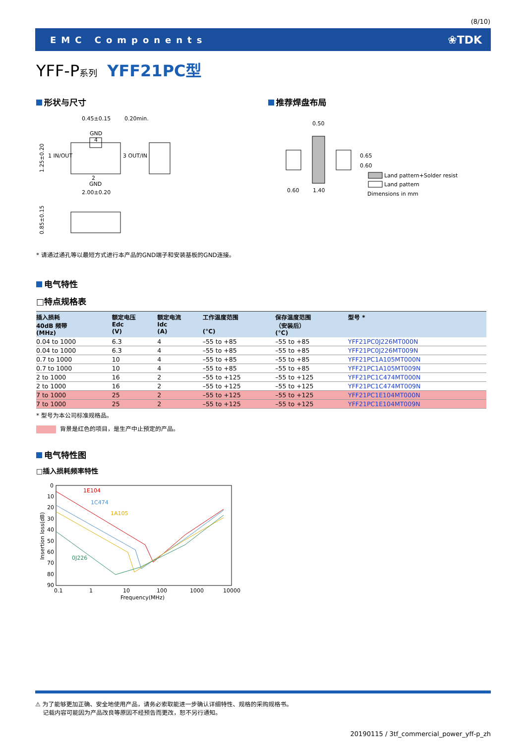(8/10)
EMC Components ❀TDK
YFF-P系列 YFF21PC型
形状与尺寸
0.45±0.15
0.20min.
GND
4
1 IN/OUT
3 OUT/IN
2
GND
2.00±0.20
1.25±0.20
0.85±0.15
推荐焊盘布局
0.50
0.60
1.40
0.65
0.60
Land pattern+Solder resist
Land pattern
Dimensions in mm
* 请通过通孔等以最短方式进行本产品的GND端子和安装基板的GND连接。
电气特性
□特点规格表
| 插入损耗 40dB 频带 (MHz) | 额定电压 Edc (V) | 额定电流 Idc (A) | 工作温度范围 (°C) | 保存温度范围 （安装后） (°C) | 型号 * |
| --- | --- | --- | --- | --- | --- |
| 0.04 to 1000 | 6.3 | 4 | –55 to +85 | –55 to +85 | YFF21PC0J226MT000N |
| 0.04 to 1000 | 6.3 | 4 | –55 to +85 | –55 to +85 | YFF21PC0J226MT009N |
| 0.7 to 1000 | 10 | 4 | –55 to +85 | –55 to +85 | YFF21PC1A105MT000N |
| 0.7 to 1000 | 10 | 4 | –55 to +85 | –55 to +85 | YFF21PC1A105MT009N |
| 2 to 1000 | 16 | 2 | –55 to +125 | –55 to +125 | YFF21PC1C474MT000N |
| 2 to 1000 | 16 | 2 | –55 to +125 | –55 to +125 | YFF21PC1C474MT009N |
| 7 to 1000 | 25 | 2 | –55 to +125 | –55 to +125 | YFF21PC1E104MT000N |
| 7 to 1000 | 25 | 2 | –55 to +125 | –55 to +125 | YFF21PC1E104MT009N |
* 型号为本公司标准规格品。
背景是红色的项目，是生产中止预定的产品。
电气特性图
□插入损耗频率特性
0
10
20
30
40
50
60
70
80
90
0.1
1
10
100
1000
10000
Frequency(MHz)
Insertion loss(dB)
1E104
1C474
1A105
0J226
⚠ 为了能够更加正确、安全地使用产品，请务必索取能进一步确认详细特性、规格的采购规格书。
记载内容可能因为产品改良等原因不经预告而更改，恕不另行通知。
20190115 / 3tf_commercial_power_yff-p_zh